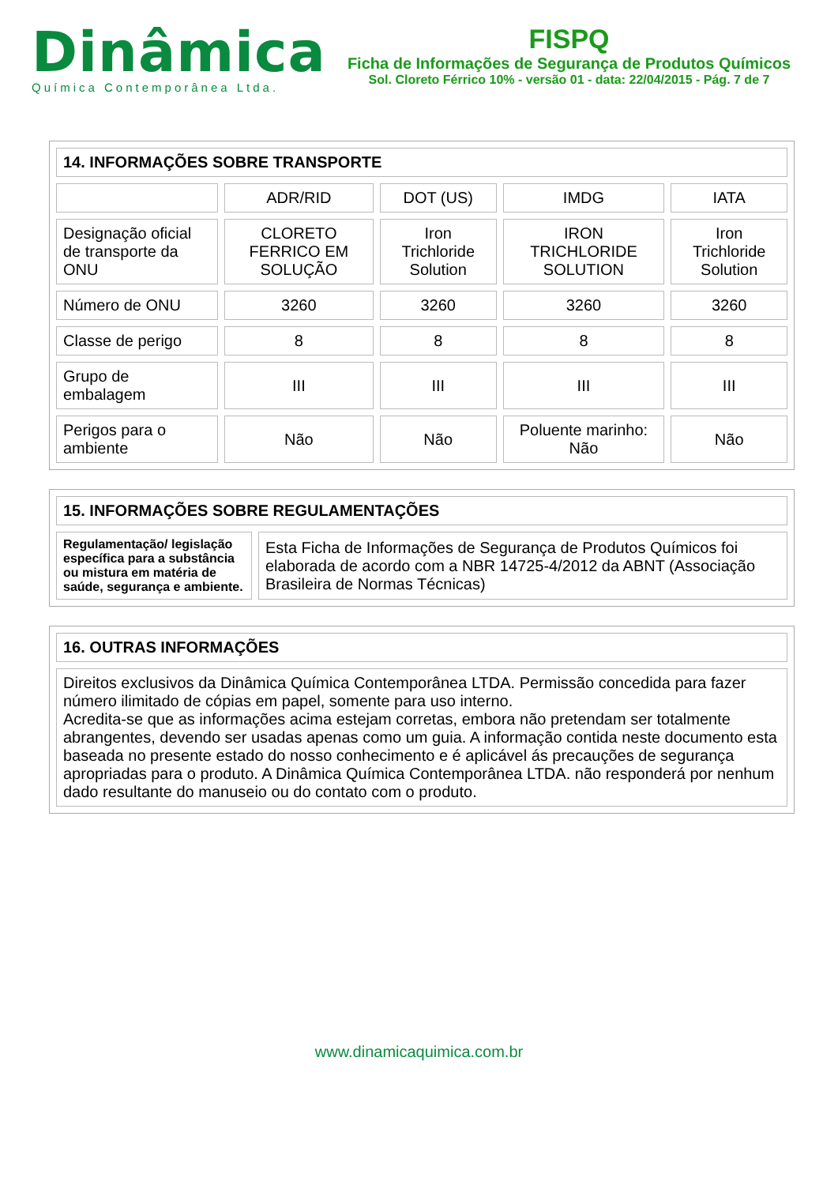Dinâmica
Química Contemporânea Ltda.
FISPQ
Ficha de Informações de Segurança de Produtos Químicos
Sol. Cloreto Férrico 10% - versão 01 - data: 22/04/2015 - Pág. 7 de 7
| 14. INFORMAÇÕES SOBRE TRANSPORTE | | | | |
| --- | --- | --- | --- | --- |
| | ADR/RID | DOT (US) | IMDG | IATA |
| Designação oficial de transporte da ONU | CLORETO FERRICO EM SOLUÇÃO | Iron Trichloride Solution | IRON TRICHLORIDE SOLUTION | Iron Trichloride Solution |
| Número de ONU | 3260 | 3260 | 3260 | 3260 |
| Classe de perigo | 8 | 8 | 8 | 8 |
| Grupo de embalagem | III | III | III | III |
| Perigos para o ambiente | Não | Não | Poluente marinho: Não | Não |
| 15. INFORMAÇÕES SOBRE REGULAMENTAÇÕES | |
| --- | --- |
| Regulamentação/ legislação específica para a substância ou mistura em matéria de saúde, segurança e ambiente. | Esta Ficha de Informações de Segurança de Produtos Químicos foi elaborada de acordo com a NBR 14725-4/2012 da ABNT (Associação Brasileira de Normas Técnicas) |
| 16. OUTRAS INFORMAÇÕES |
| --- |
| Direitos exclusivos da Dinâmica Química Contemporânea LTDA. Permissão concedida para fazer número ilimitado de cópias em papel, somente para uso interno. Acredita-se que as informações acima estejam corretas, embora não pretendam ser totalmente abrangentes, devendo ser usadas apenas como um guia. A informação contida neste documento esta baseada no presente estado do nosso conhecimento e é aplicável ás precauções de segurança apropriadas para o produto. A Dinâmica Química Contemporânea LTDA. não responderá por nenhum dado resultante do manuseio ou do contato com o produto. |
www.dinamicaquimica.com.br